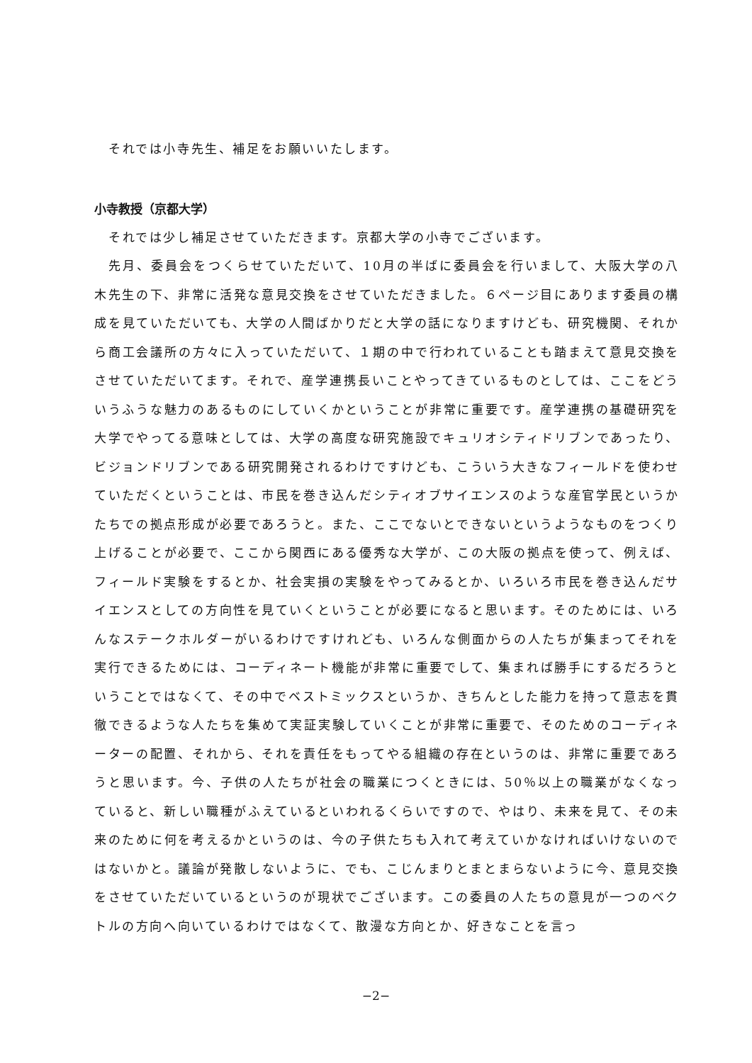それでは小寺先生、補足をお願いいたします。
小寺教授（京都大学）
それでは少し補足させていただきます。京都大学の小寺でございます。
先月、委員会をつくらせていただいて、10月の半ばに委員会を行いまして、大阪大学の八木先生の下、非常に活発な意見交換をさせていただきました。６ページ目にあります委員の構成を見ていただいても、大学の人間ばかりだと大学の話になりますけども、研究機関、それから商工会議所の方々に入っていただいて、１期の中で行われていることも踏まえて意見交換をさせていただいてます。それで、産学連携長いことやってきているものとしては、ここをどういうふうな魅力のあるものにしていくかということが非常に重要です。産学連携の基礎研究を大学でやってる意味としては、大学の高度な研究施設でキュリオシティドリブンであったり、ビジョンドリブンである研究開発されるわけですけども、こういう大きなフィールドを使わせていただくということは、市民を巻き込んだシティオブサイエンスのような産官学民というかたちでの拠点形成が必要であろうと。また、ここでないとできないというようなものをつくり上げることが必要で、ここから関西にある優秀な大学が、この大阪の拠点を使って、例えば、フィールド実験をするとか、社会実損の実験をやってみるとか、いろいろ市民を巻き込んだサイエンスとしての方向性を見ていくということが必要になると思います。そのためには、いろんなステークホルダーがいるわけですけれども、いろんな側面からの人たちが集まってそれを実行できるためには、コーディネート機能が非常に重要でして、集まれば勝手にするだろうということではなくて、その中でベストミックスというか、きちんとした能力を持って意志を貫徹できるような人たちを集めて実証実験していくことが非常に重要で、そのためのコーディネーターの配置、それから、それを責任をもってやる組織の存在というのは、非常に重要であろうと思います。今、子供の人たちが社会の職業につくときには、50％以上の職業がなくなっていると、新しい職種がふえているといわれるくらいですので、やはり、未来を見て、その未来のために何を考えるかというのは、今の子供たちも入れて考えていかなければいけないのではないかと。議論が発散しないように、でも、こじんまりとまとまらないように今、意見交換をさせていただいているというのが現状でございます。この委員の人たちの意見が一つのベクトルの方向へ向いているわけではなくて、散漫な方向とか、好きなことを言っ
−2−